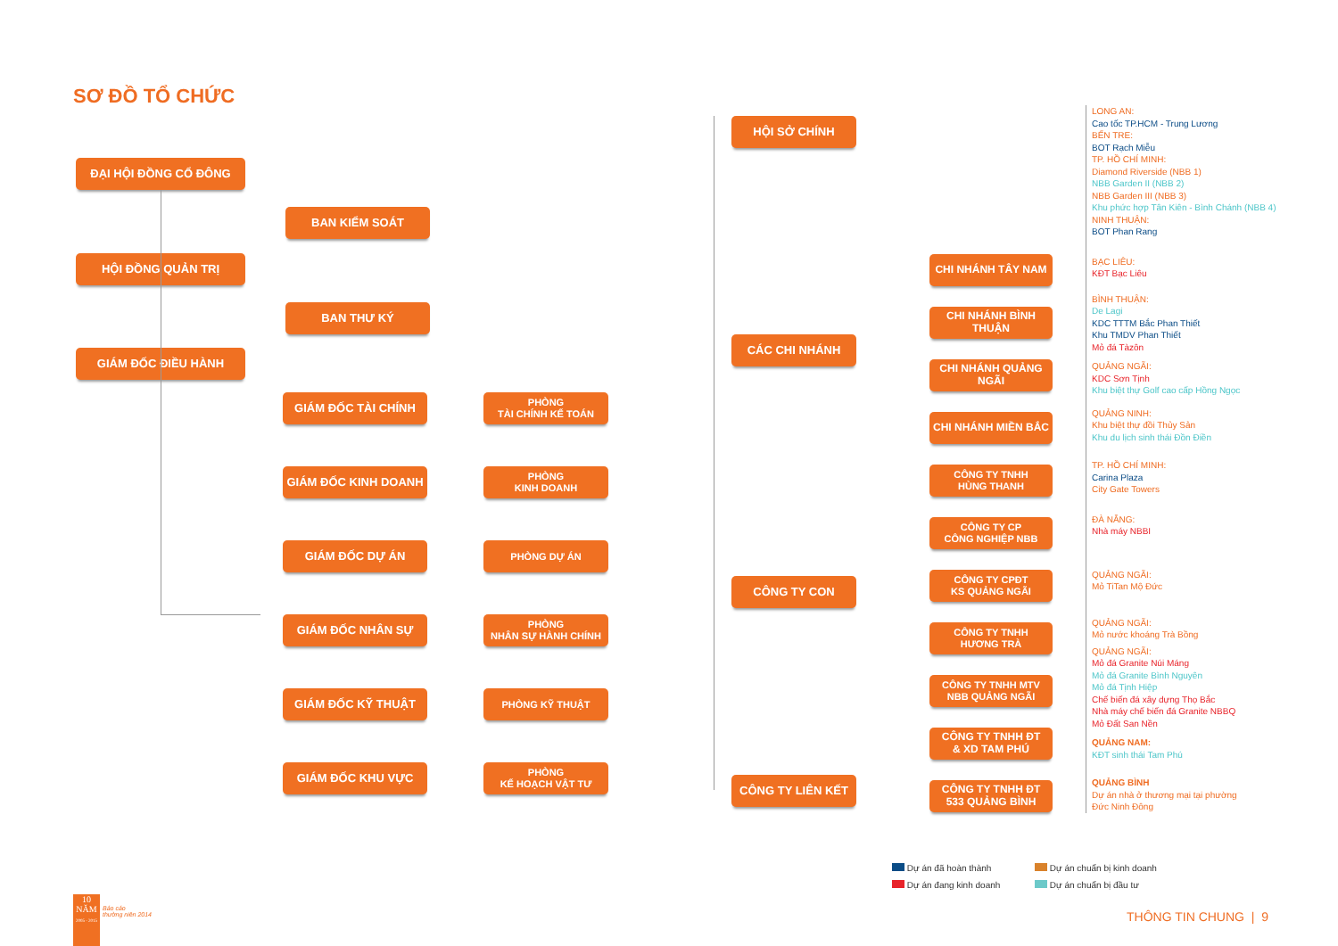SƠ ĐỒ TỔ CHỨC
ĐẠI HỘI ĐỒNG CỔ ĐÔNG
BAN KIỂM SOÁT
HỘI ĐỒNG QUẢN TRỊ
BAN THƯ KÝ
GIÁM ĐỐC ĐIỀU HÀNH
GIÁM ĐỐC TÀI CHÍNH
GIÁM ĐỐC KINH DOANH
GIÁM ĐỐC DỰ ÁN
GIÁM ĐỐC NHÂN SỰ
GIÁM ĐỐC KỸ THUẬT
GIÁM ĐỐC KHU VỰC
PHÒNG
TÀI CHÍNH KẾ TOÁN
PHÒNG
KINH DOANH
PHÒNG DỰ ÁN
PHÒNG
NHÂN SỰ HÀNH CHÍNH
PHÒNG KỸ THUẬT
PHÒNG
KẾ HOẠCH VẬT TƯ
HỘI SỞ CHÍNH
CÁC CHI NHÁNH
CÔNG TY CON
CÔNG TY LIÊN KẾT
CHI NHÁNH TÂY NAM
CHI NHÁNH BÌNH THUẬN
CHI NHÁNH QUẢNG NGÃI
CHI NHÁNH MIỀN BẮC
CÔNG TY TNHH
HÙNG THANH
CÔNG TY CP
CÔNG NGHIỆP NBB
CÔNG TY CPĐT
KS QUẢNG NGÃI
CÔNG TY TNHH
HƯƠNG TRÀ
CÔNG TY TNHH MTV
NBB QUẢNG NGÃI
CÔNG TY TNHH ĐT
& XD TAM PHÚ
CÔNG TY TNHH ĐT
533 QUẢNG BÌNH
LONG AN:
Cao tốc TP.HCM - Trung Lương
BẾN TRE:
BOT Rạch Miễu
TP. HỒ CHÍ MINH:
Diamond Riverside (NBB 1)
NBB Garden II (NBB 2)
NBB Garden III (NBB 3)
Khu phức hợp Tân Kiên - Bình Chánh (NBB 4)
NINH THUẬN:
BOT Phan Rang
BẠC LIÊU:
KĐT Bạc Liêu
BÌNH THUẬN:
De Lagi
KDC TTTM Bắc Phan Thiết
Khu TMDV Phan Thiết
Mỏ đá Tàzôn
QUẢNG NGÃI:
KDC Sơn Tịnh
Khu biệt thự Golf cao cấp Hồng Ngọc
QUẢNG NINH:
Khu biệt thự đồi Thủy Sản
Khu du lịch sinh thái Đồn Điền
TP. HỒ CHÍ MINH:
Carina Plaza
City Gate Towers
ĐÀ NẴNG:
Nhà máy NBBI
QUẢNG NGÃI:
Mỏ TiTan Mộ Đức
QUẢNG NGÃI:
Mỏ nước khoáng Trà Bồng
QUẢNG NGÃI:
Mỏ đá Granite Núi Máng
Mỏ đá Granite Bình Nguyên
Mỏ đá Tịnh Hiệp
Chế biến đá xây dựng Thọ Bắc
Nhà máy chế biến đá Granite NBBQ
Mỏ Đất San Nền
QUẢNG NAM:
KĐT sinh thái Tam Phú
QUẢNG BÌNH
Dự án nhà ở thương mại tại phường
Đức Ninh Đông
Dự án đã hoàn thành
Dự án chuẩn bị kinh doanh
Dự án đang kinh doanh
Dự án chuẩn bị đầu tư
10
NĂM
2005 - 2015
Báo cáo
thường niên 2014
THÔNG TIN CHUNG | 9